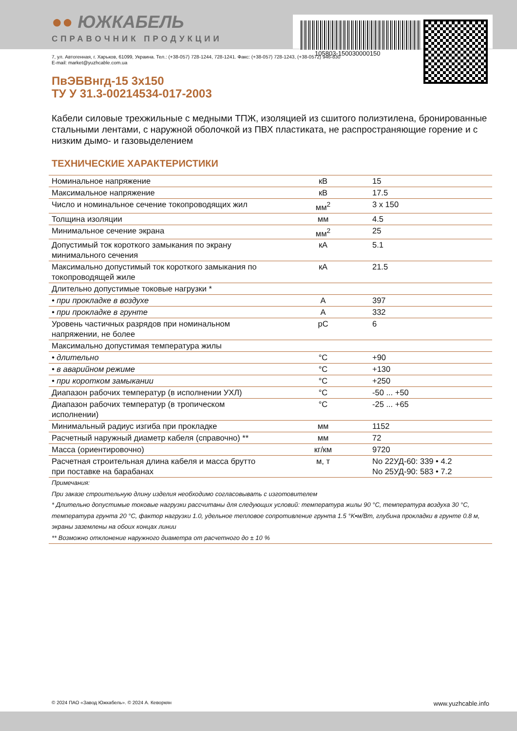105803-150030000150
●● ЮЖКАБЕЛЬ
СПРАВОЧНИК ПРОДУКЦИИ
7, ул. Автогенная, г. Харьков, 61099, Украина. Тел.: (+38-057) 728-1244, 728-1241. Факс: (+38-057) 728-1243, (+38-0572) 946-830
E-mail: market@yuzhcable.com.ua
ПвЭБВнгд-15 3x150
ТУ У 31.3-00214534-017-2003
Кабели силовые трехжильные с медными ТПЖ, изоляцией из сшитого полиэтилена, бронированные стальными лентами, с наружной оболочкой из ПВХ пластиката, не распространяющие горение и с низким дымо- и газовыделением
ТЕХНИЧЕСКИЕ ХАРАКТЕРИСТИКИ
| Номинальное напряжение | кВ | 15 |
| Максимальное напряжение | кВ | 17.5 |
| Число и номинальное сечение токопроводящих жил | мм<sup>2</sup> | 3 x 150 |
| Толщина изоляции | мм | 4.5 |
| Минимальное сечение экрана | мм<sup>2</sup> | 25 |
| Допустимый ток короткого замыкания по экрану минимального сечения | кА | 5.1 |
| Максимально допустимый ток короткого замыкания по токопроводящей жиле | кА | 21.5 |
| Длительно допустимые токовые нагрузки * | | |
| • при прокладке в воздухе | А | 397 |
| • при прокладке в грунте | А | 332 |
| Уровень частичных разрядов при номинальном напряжении, не более | pC | 6 |
| Максимально допустимая температура жилы | | |
| • длительно | °C | +90 |
| • в аварийном режиме | °C | +130 |
| • при коротком замыкании | °C | +250 |
| Диапазон рабочих температур (в исполнении УХЛ) | °C | -50 ... +50 |
| Диапазон рабочих температур (в тропическом исполнении) | °C | -25 ... +65 |
| Минимальный радиус изгиба при прокладке | мм | 1152 |
| Расчетный наружный диаметр кабеля (справочно) ** | мм | 72 |
| Масса (ориентировочно) | кг/км | 9720 |
| Расчетная строительная длина кабеля и масса брутто при поставке на барабанах | м, т | No 22УД-60: 339 • 4.2 No 25УД-90: 583 • 7.2 |
Примечания:
При заказе строительную длину изделия необходимо согласовывать с изготовителем
* Длительно допустимые токовые нагрузки рассчитаны для следующих условий: температура жилы 90 °C, температура воздуха 30 °C, температура грунта 20 °C, фактор нагрузки 1.0, удельное тепловое сопротивление грунта 1.5 °K•м/Вт, глубина прокладки в грунте 0.8 м, экраны заземлены на обоих концах линии
** Возможно отклонение наружного диаметра от расчетного до ± 10 %
© 2024 ПАО «Завод Южкабель». © 2024 А. Кеворкян www.yuzhcable.info